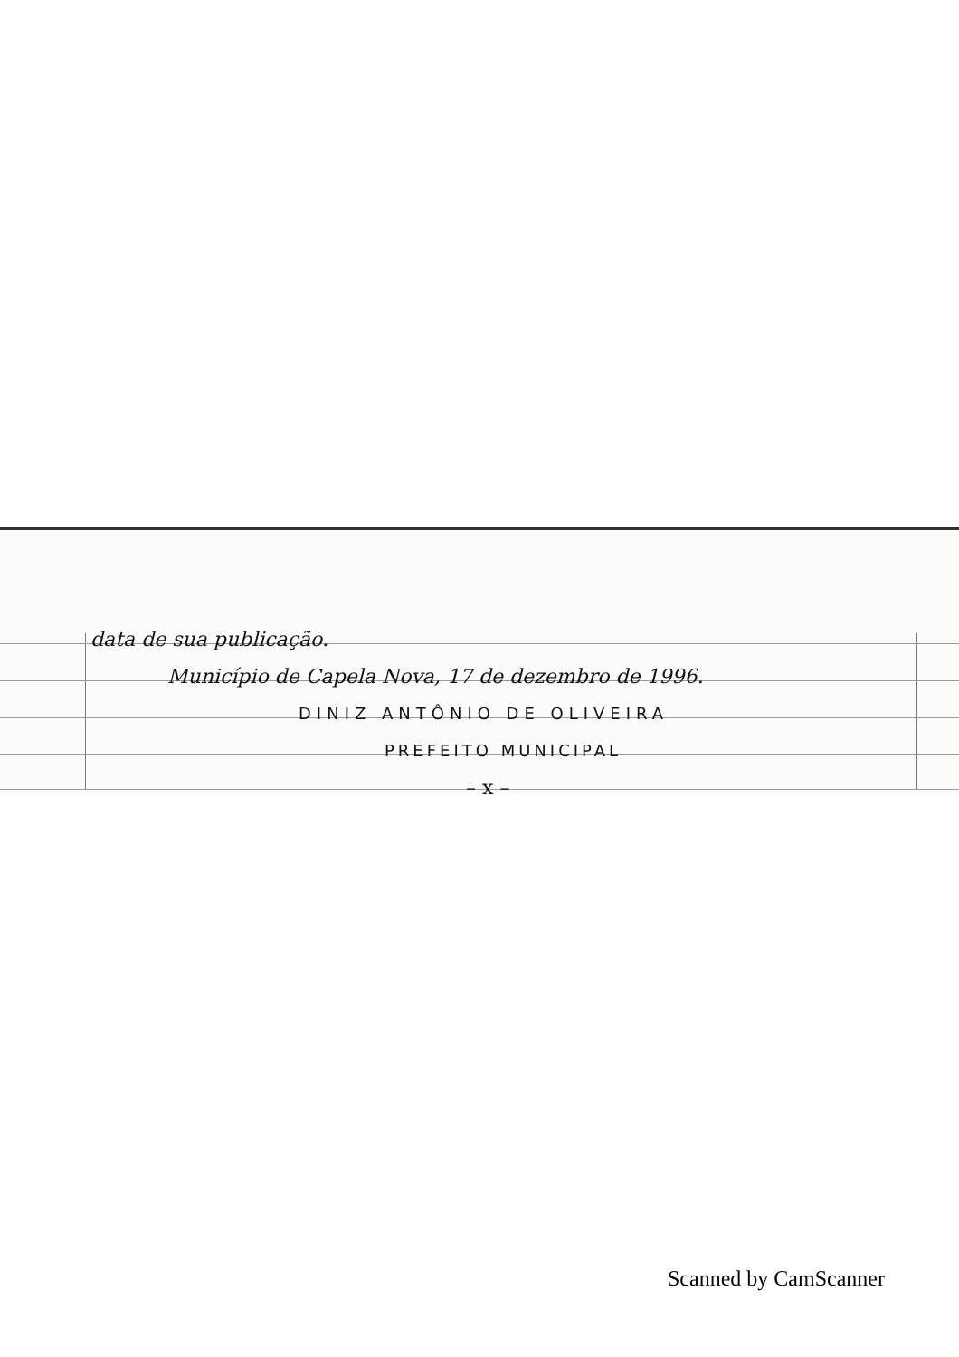data de sua publicação.
Município de Capela Nova, 17 de dezembro de 1996.
DINIZ ANTÔNIO DE OLIVEIRA
PREFEITO MUNICIPAL
– x –
Scanned by CamScanner